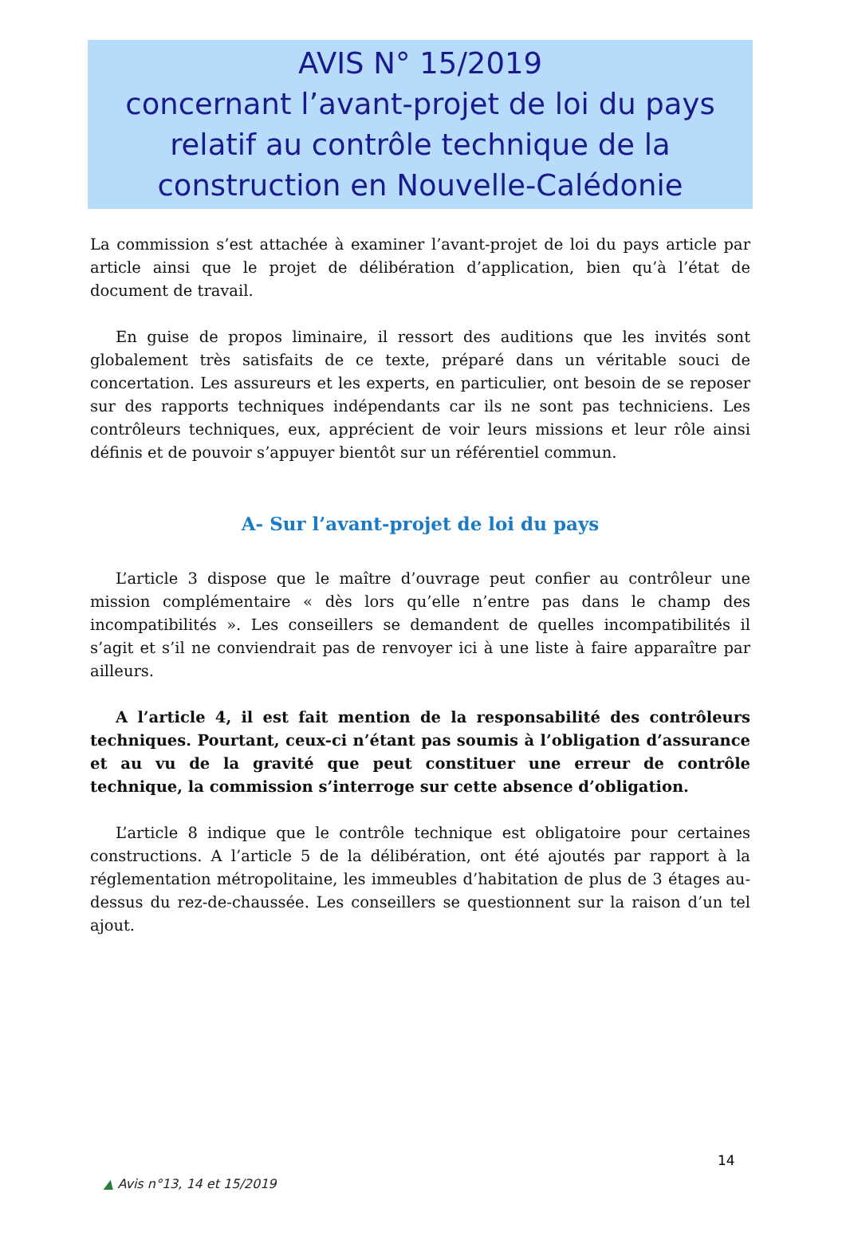AVIS N° 15/2019
concernant l’avant-projet de loi du pays relatif au contrôle technique de la construction en Nouvelle-Calédonie
La commission s’est attachée à examiner l’avant-projet de loi du pays article par article ainsi que le projet de délibération d’application, bien qu’à l’état de document de travail.
En guise de propos liminaire, il ressort des auditions que les invités sont globalement très satisfaits de ce texte, préparé dans un véritable souci de concertation. Les assureurs et les experts, en particulier, ont besoin de se reposer sur des rapports techniques indépendants car ils ne sont pas techniciens. Les contrôleurs techniques, eux, apprécient de voir leurs missions et leur rôle ainsi définis et de pouvoir s’appuyer bientôt sur un référentiel commun.
A- Sur l’avant-projet de loi du pays
L’article 3 dispose que le maître d’ouvrage peut confier au contrôleur une mission complémentaire « dès lors qu’elle n’entre pas dans le champ des incompatibilités ». Les conseillers se demandent de quelles incompatibilités il s’agit et s’il ne conviendrait pas de renvoyer ici à une liste à faire apparaître par ailleurs.
A l’article 4, il est fait mention de la responsabilité des contrôleurs techniques. Pourtant, ceux-ci n’étant pas soumis à l’obligation d’assurance et au vu de la gravité que peut constituer une erreur de contrôle technique, la commission s’interroge sur cette absence d’obligation.
L’article 8 indique que le contrôle technique est obligatoire pour certaines constructions. A l’article 5 de la délibération, ont été ajoutés par rapport à la réglementation métropolitaine, les immeubles d’habitation de plus de 3 étages au-dessus du rez-de-chaussée. Les conseillers se questionnent sur la raison d’un tel ajout.
14
▲ Avis n°13, 14 et 15/2019